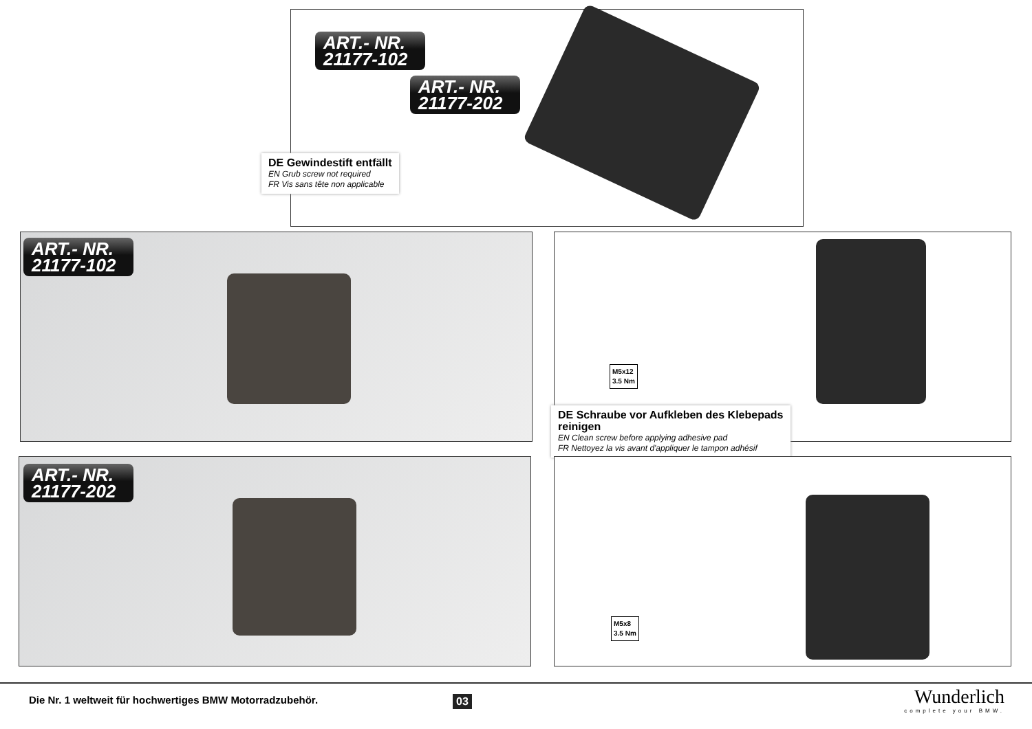ART.- NR.
21177-102
ART.- NR.
21177-202
DE Gewindestift entfällt
EN Grub screw not required
FR Vis sans tête non applicable
ART.- NR.
21177-102
M5x12
3.5 Nm
DE Schraube vor Aufkleben des Klebepads reinigen
EN Clean screw before applying adhesive pad
FR Nettoyez la vis avant d'appliquer le tampon adhésif
ART.- NR.
21177-202
M5x8
3.5 Nm
Die Nr. 1 weltweit für hochwertiges BMW Motorradzubehör.
03 Wunderlich
complete your BMW.